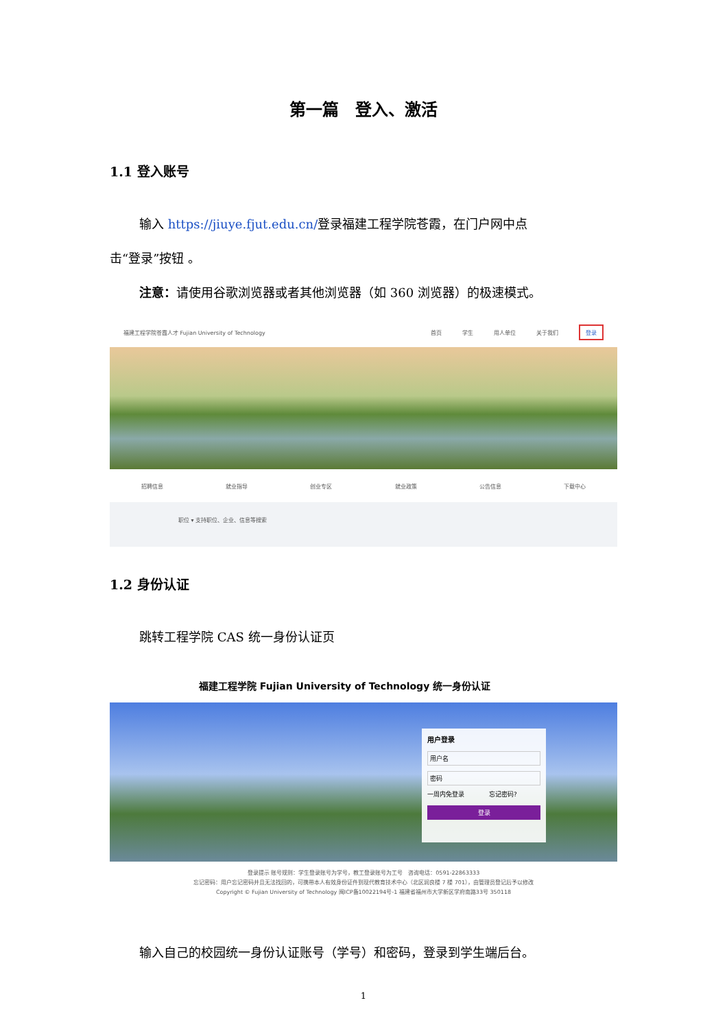第一篇　登入、激活
1.1 登入账号
输入 https://jiuye.fjut.edu.cn/登录福建工程学院苍霞，在门户网中点
击“登录”按钮 。
注意：请使用谷歌浏览器或者其他浏览器（如 360 浏览器）的极速模式。
福建工程学院苍霞人才 Fujian University of Technology 首页 学生 用人单位 关于我们 登录
招聘信息 就业指导 创业专区 就业政策 公告信息 下载中心
职位 ▾ 支持职位、企业、信息等搜索
1.2 身份认证
跳转工程学院 CAS 统一身份认证页
福建工程学院 Fujian University of Technology 统一身份认证
用户登录
用户名
密码
一周内免登录　　　　忘记密码?
登录
登录提示 账号规则：学生登录账号为学号，教工登录账号为工号　咨询电话：0591-22863333
忘记密码：用户忘记密码并且无法找回的，可携带本人有效身份证件到现代教育技术中心（北区润良楼 7 楼 701），由管理员登记后予以修改
Copyright © Fujian University of Technology 闽ICP备10022194号-1 福建省福州市大学新区学府南路33号 350118
输入自己的校园统一身份认证账号（学号）和密码，登录到学生端后台。
1